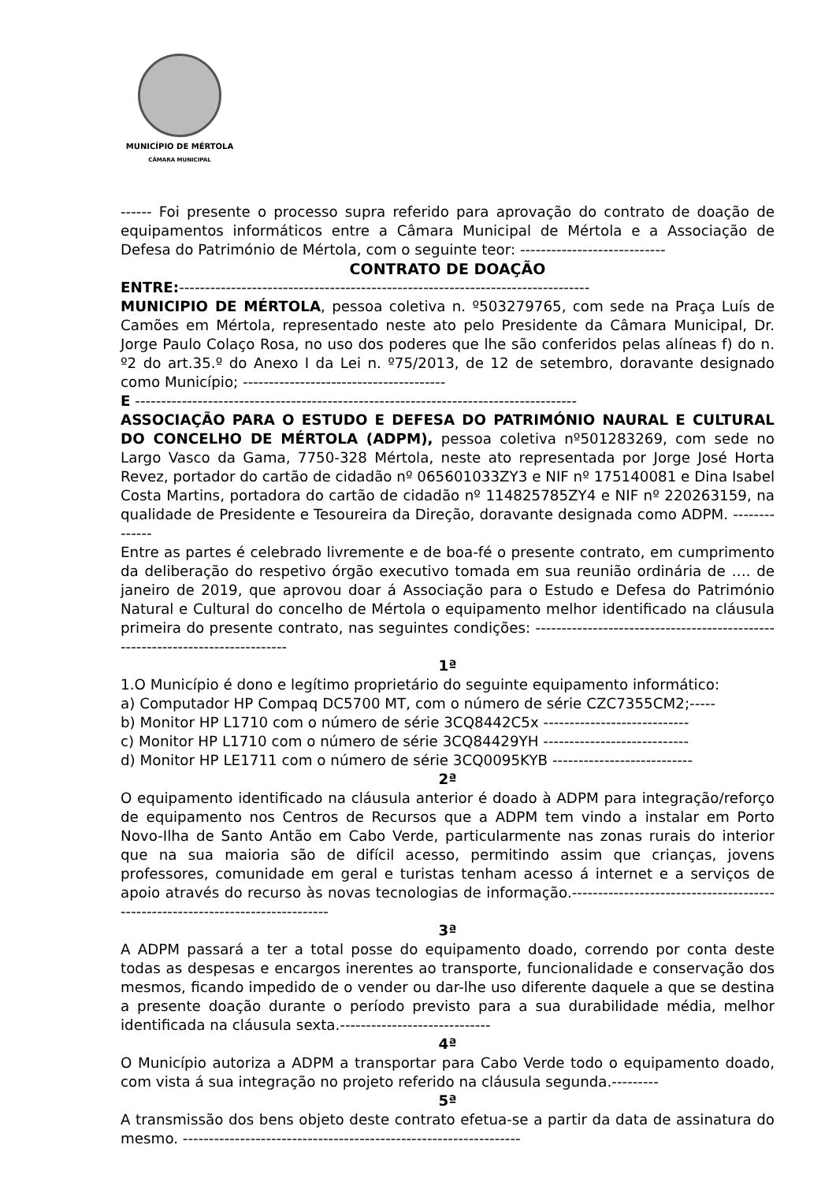MUNICÍPIO DE MÉRTOLA
CÂMARA MUNICIPAL
------ Foi presente o processo supra referido para aprovação do contrato de doação de equipamentos informáticos entre a Câmara Municipal de Mértola e a Associação de Defesa do Património de Mértola, com o seguinte teor: ----------------------------
CONTRATO DE DOAÇÃO
ENTRE:-------------------------------------------------------------------------------
MUNICIPIO DE MÉRTOLA, pessoa coletiva n. º503279765, com sede na Praça Luís de Camões em Mértola, representado neste ato pelo Presidente da Câmara Municipal, Dr. Jorge Paulo Colaço Rosa, no uso dos poderes que lhe são conferidos pelas alíneas f) do n. º2 do art.35.º do Anexo I da Lei n. º75/2013, de 12 de setembro, doravante designado como Município; ---------------------------------------
E -------------------------------------------------------------------------------------
ASSOCIAÇÃO PARA O ESTUDO E DEFESA DO PATRIMÓNIO NAURAL E CULTURAL DO CONCELHO DE MÉRTOLA (ADPM), pessoa coletiva nº501283269, com sede no Largo Vasco da Gama, 7750-328 Mértola, neste ato representada por Jorge José Horta Revez, portador do cartão de cidadão nº 065601033ZY3 e NIF nº 175140081 e Dina Isabel Costa Martins, portadora do cartão de cidadão nº 114825785ZY4 e NIF nº 220263159, na qualidade de Presidente e Tesoureira da Direção, doravante designada como ADPM. --------------
Entre as partes é celebrado livremente e de boa-fé o presente contrato, em cumprimento da deliberação do respetivo órgão executivo tomada em sua reunião ordinária de …. de janeiro de 2019, que aprovou doar á Associação para o Estudo e Defesa do Património Natural e Cultural do concelho de Mértola o equipamento melhor identificado na cláusula primeira do presente contrato, nas seguintes condições: ------------------------------------------------------------------------------
1ª
1.O Município é dono e legítimo proprietário do seguinte equipamento informático:
a) Computador HP Compaq DC5700 MT, com o número de série CZC7355CM2;-----
b) Monitor HP L1710 com o número de série 3CQ8442C5x ----------------------------
c) Monitor HP L1710 com o número de série 3CQ84429YH ----------------------------
d) Monitor HP LE1711 com o número de série 3CQ0095KYB ---------------------------
2ª
O equipamento identificado na cláusula anterior é doado à ADPM para integração/reforço de equipamento nos Centros de Recursos que a ADPM tem vindo a instalar em Porto Novo-Ilha de Santo Antão em Cabo Verde, particularmente nas zonas rurais do interior que na sua maioria são de difícil acesso, permitindo assim que crianças, jovens professores, comunidade em geral e turistas tenham acesso á internet e a serviços de apoio através do recurso às novas tecnologias de informação.-------------------------------------------------------------------------------
3ª
A ADPM passará a ter a total posse do equipamento doado, correndo por conta deste todas as despesas e encargos inerentes ao transporte, funcionalidade e conservação dos mesmos, ficando impedido de o vender ou dar-lhe uso diferente daquele a que se destina a presente doação durante o período previsto para a sua durabilidade média, melhor identificada na cláusula sexta.-----------------------------
4ª
O Município autoriza a ADPM a transportar para Cabo Verde todo o equipamento doado, com vista á sua integração no projeto referido na cláusula segunda.---------
5ª
A transmissão dos bens objeto deste contrato efetua-se a partir da data de assinatura do mesmo. -----------------------------------------------------------------